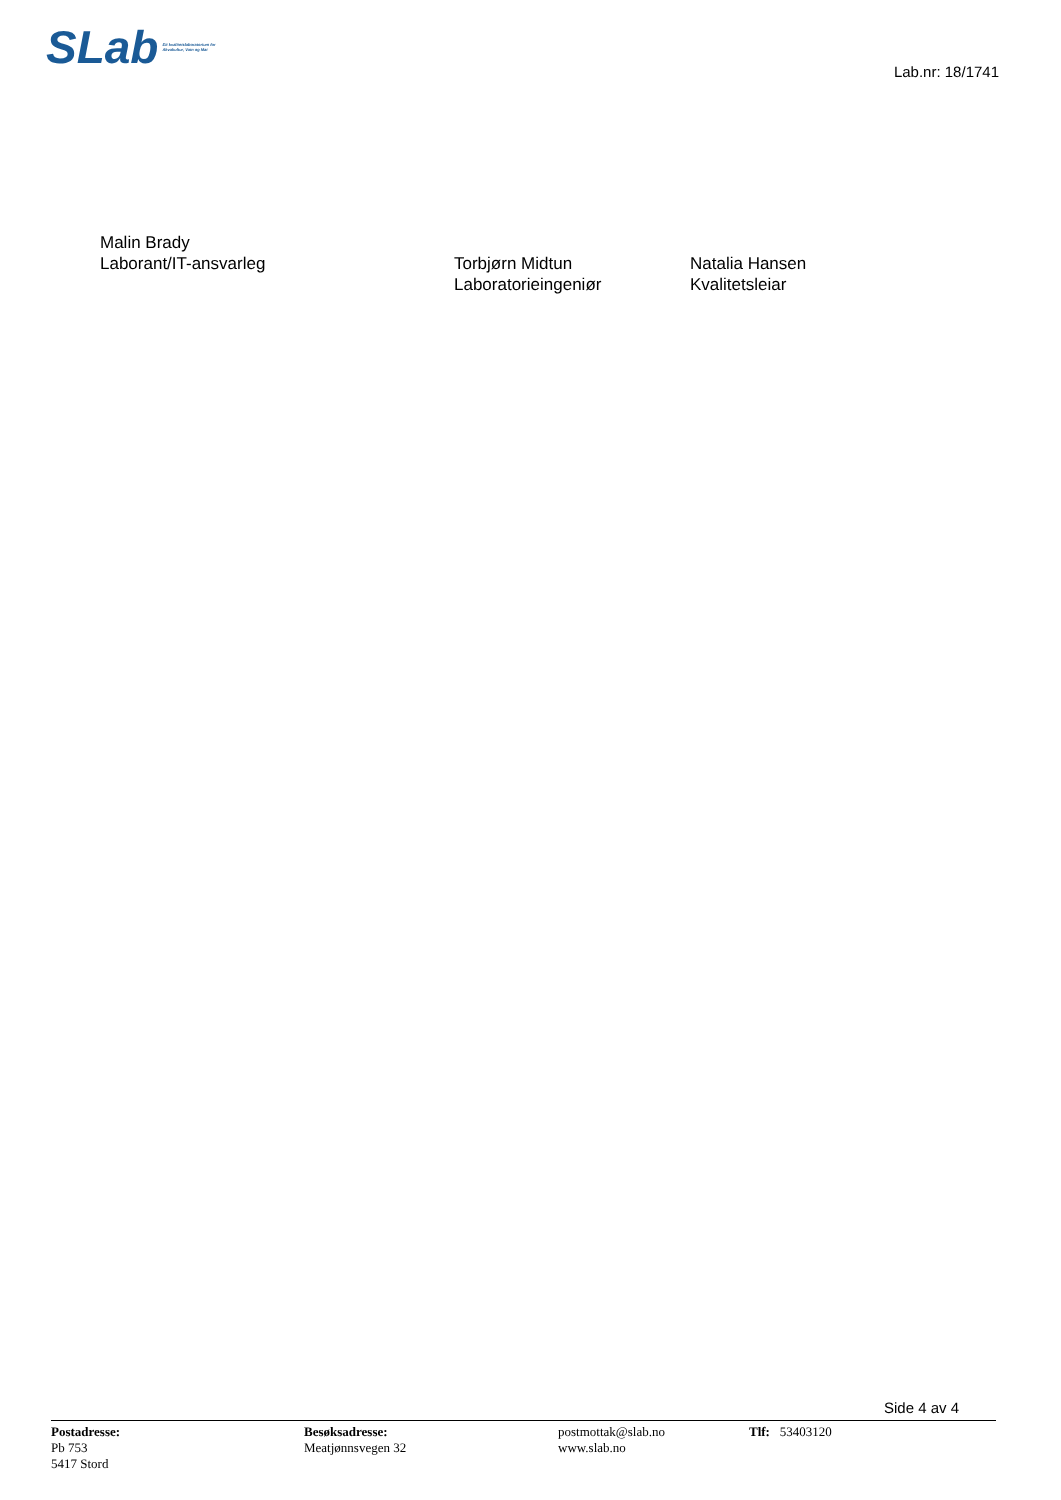SLab Eit kvalitetslaboratorium for
Akvakultur, Vatn og Mat
Lab.nr: 18/1741
Malin Brady
Laborant/IT-ansvarleg
Torbjørn Midtun
Laboratorieingeniør
Natalia Hansen
Kvalitetsleiar
Side 4 av 4
Postadresse:
Pb 753
5417 Stord
Besøksadresse:
Meatjønnsvegen 32
postmottak@slab.no
www.slab.no
Tlf: 53403120